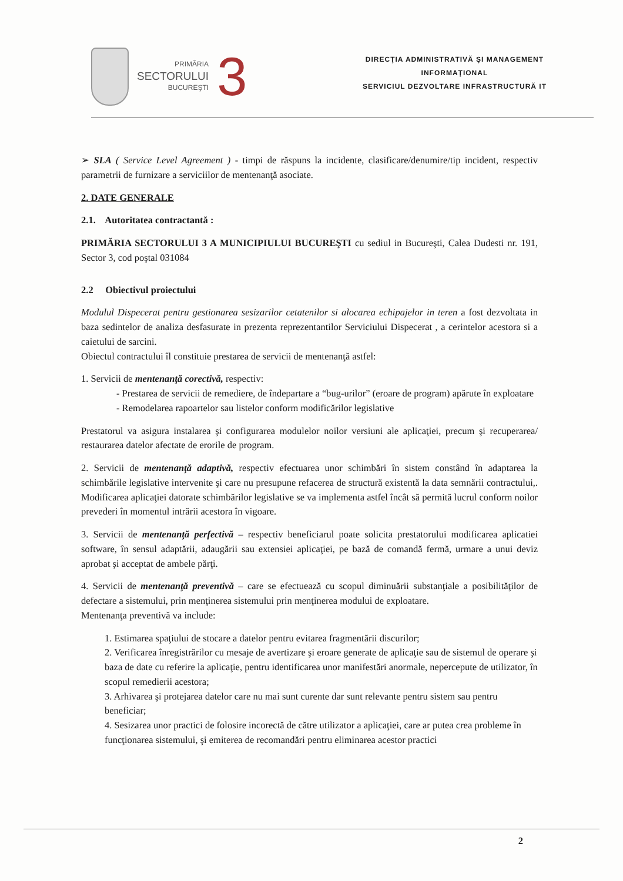PRIMĂRIA
SECTORULUI
BUCUREŞTI
3
DIRECŢIA ADMINISTRATIVĂ ŞI MANAGEMENT
INFORMAŢIONAL
SERVICIUL DEZVOLTARE INFRASTRUCTURĂ IT
➢ SLA ( Service Level Agreement ) - timpi de răspuns la incidente, clasificare/denumire/tip incident, respectiv parametrii de furnizare a serviciilor de mentenanţă asociate.
2. DATE GENERALE
2.1. Autoritatea contractantă :
PRIMĂRIA SECTORULUI 3 A MUNICIPIULUI BUCUREŞTI cu sediul in Bucureşti, Calea Dudesti nr. 191, Sector 3, cod poştal 031084
2.2 Obiectivul proiectului
Modulul Dispecerat pentru gestionarea sesizarilor cetatenilor si alocarea echipajelor in teren a fost dezvoltata in baza sedintelor de analiza desfasurate in prezenta reprezentantilor Serviciului Dispecerat , a cerintelor acestora si a caietului de sarcini.
Obiectul contractului îl constituie prestarea de servicii de mentenanţă astfel:
1. Servicii de mentenanţă corectivă, respectiv:
- Prestarea de servicii de remediere, de îndepartare a “bug-urilor” (eroare de program) apărute în exploatare
- Remodelarea rapoartelor sau listelor conform modificărilor legislative
Prestatorul va asigura instalarea şi configurarea modulelor noilor versiuni ale aplicaţiei, precum şi recuperarea/ restaurarea datelor afectate de erorile de program.
2. Servicii de mentenanţă adaptivă, respectiv efectuarea unor schimbări în sistem constând în adaptarea la schimbările legislative intervenite şi care nu presupune refacerea de structură existentă la data semnării contractului,. Modificarea aplicaţiei datorate schimbărilor legislative se va implementa astfel încât să permită lucrul conform noilor prevederi în momentul intrării acestora în vigoare.
3. Servicii de mentenanţă perfectivă – respectiv beneficiarul poate solicita prestatorului modificarea aplicatiei software, în sensul adaptării, adaugării sau extensiei aplicaţiei, pe bază de comandă fermă, urmare a unui deviz aprobat şi acceptat de ambele părţi.
4. Servicii de mentenanţă preventivă – care se efectuează cu scopul diminuării substanţiale a posibilităţilor de defectare a sistemului, prin menţinerea sistemului prin menţinerea modului de exploatare.
Mentenanţa preventivă va include:
1. Estimarea spaţiului de stocare a datelor pentru evitarea fragmentării discurilor;
2. Verificarea înregistrărilor cu mesaje de avertizare şi eroare generate de aplicaţie sau de sistemul de operare şi baza de date cu referire la aplicaţie, pentru identificarea unor manifestări anormale, nepercepute de utilizator, în scopul remedierii acestora;
3. Arhivarea şi protejarea datelor care nu mai sunt curente dar sunt relevante pentru sistem sau pentru beneficiar;
4. Sesizarea unor practici de folosire incorectă de către utilizator a aplicaţiei, care ar putea crea probleme în funcţionarea sistemului, şi emiterea de recomandări pentru eliminarea acestor practici
2